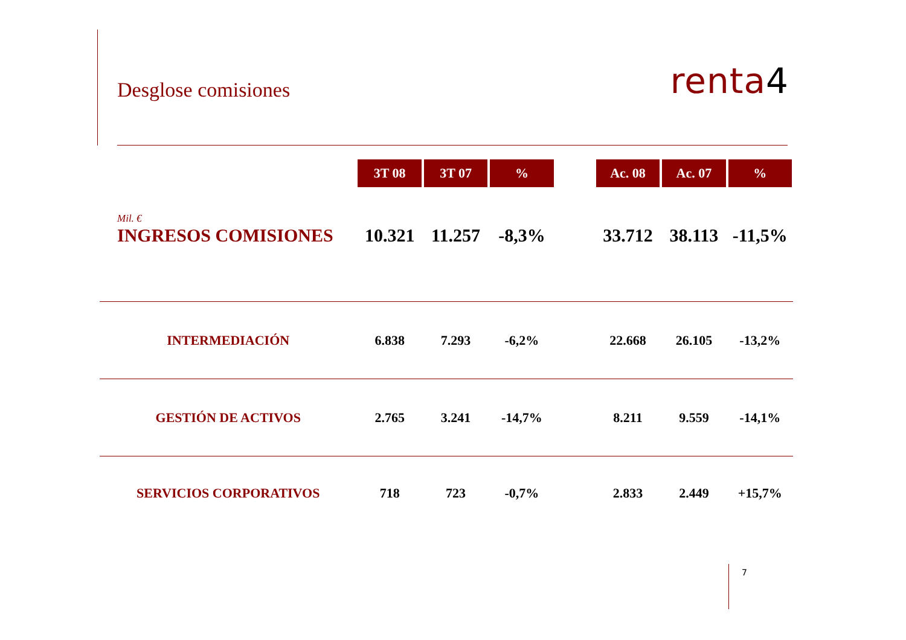Desglose comisiones
renta4
| | 3T 08 | 3T 07 | % | | Ac. 08 | Ac. 07 | % |
| Mil. € | | | | | | | |
| INGRESOS COMISIONES | 10.321 | 11.257 | -8,3% | | 33.712 | 38.113 | -11,5% |
| INTERMEDIACIÓN | 6.838 | 7.293 | -6,2% | | 22.668 | 26.105 | -13,2% |
| GESTIÓN DE ACTIVOS | 2.765 | 3.241 | -14,7% | | 8.211 | 9.559 | -14,1% |
| SERVICIOS CORPORATIVOS | 718 | 723 | -0,7% | | 2.833 | 2.449 | +15,7% |
7